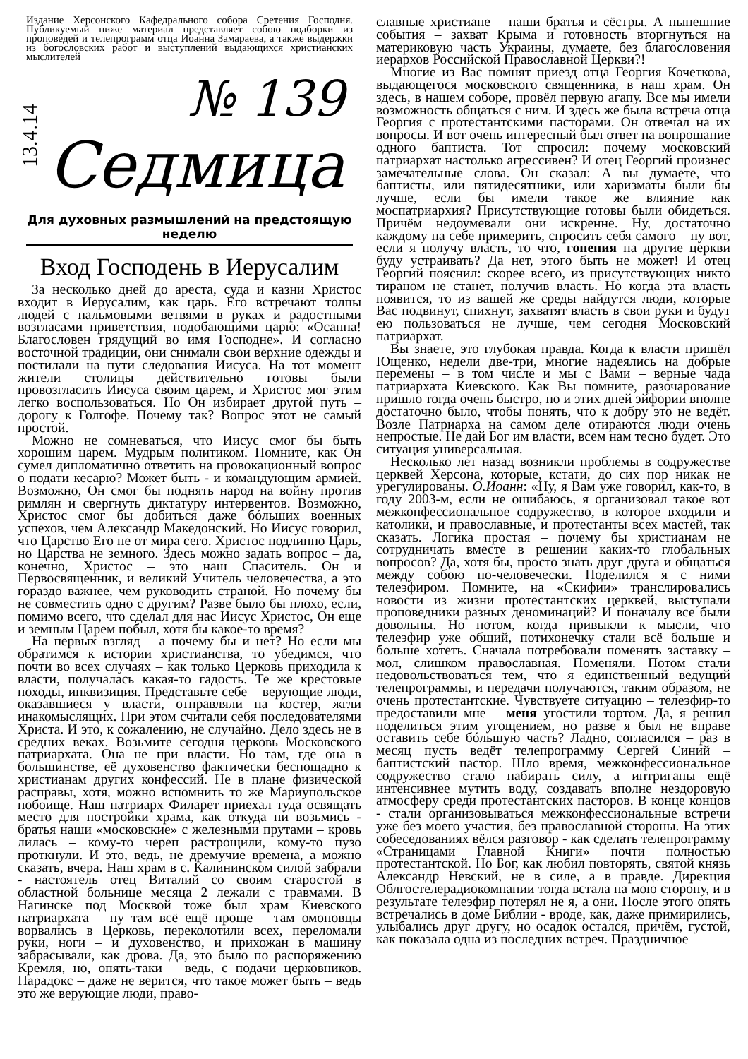Издание Херсонского Кафедрального собора Сретения Господня. Публикуемый ниже материал представляет собою подборки из проповедей и телепрограмм отца Иоанна Замараева, а также выдержки из богословских работ и выступлений выдающихся христианских мыслителей
13.4.14
№ 139
Седмица
Для духовных размышлений на предстоящую неделю
Вход Господень в Иерусалим
За несколько дней до ареста, суда и казни Христос входит в Иерусалим, как царь. Его встречают толпы людей с пальмовыми ветвями в руках и радостными возгласами приветствия, подобающими царю: «Осанна! Благословен грядущий во имя Господне». И согласно восточной традиции, они снимали свои верхние одежды и постилали на пути следования Иисуса. На тот момент жители столицы действительно готовы были провозгласить Иисуса своим царем, и Христос мог этим легко воспользоваться. Но Он избирает другой путь – дорогу к Голгофе. Почему так? Вопрос этот не самый простой.
Можно не сомневаться, что Иисус смог бы быть хорошим царем. Мудрым политиком. Помните, как Он сумел дипломатично ответить на провокационный вопрос о подати кесарю? Может быть - и командующим армией. Возможно, Он смог бы поднять народ на войну против римлян и свергнуть диктатуру интервентов. Возможно, Христос смог бы добиться даже бóльших военных успехов, чем Александр Македонский. Но Иисус говорил, что Царство Его не от мира сего. Христос подлинно Царь, но Царства не земного. Здесь можно задать вопрос – да, конечно, Христос – это наш Спаситель. Он и Первосвященник, и великий Учитель человечества, а это гораздо важнее, чем руководить страной. Но почему бы не совместить одно с другим? Разве было бы плохо, если, помимо всего, что сделал для нас Иисус Христос, Он еще и земным Царем побыл, хотя бы какое-то время?
На первых взгляд – а почему бы и нет? Но если мы обратимся к истории христианства, то убедимся, что почти во всех случаях – как только Церковь приходила к власти, получалась какая-то гадость. Те же крестовые походы, инквизиция. Представьте себе – верующие люди, оказавшиеся у власти, отправляли на костер, жгли инакомыслящих. При этом считали себя последователями Христа. И это, к сожалению, не случайно. Дело здесь не в средних веках. Возьмите сегодня церковь Московского патриархата. Она не при власти. Но там, где она в большинстве, её духовенство фактически беспощадно к христианам других конфессий. Не в плане физической расправы, хотя, можно вспомнить то же Мариупольское побоище. Наш патриарх Филарет приехал туда освящать место для постройки храма, как откуда ни возьмись - братья наши «московские» с железными прутами – кровь лилась – кому-то череп растрощили, кому-то пузо проткнули. И это, ведь, не дремучие времена, а можно сказать, вчера. Наш храм в с. Калининском силой забрали - настоятель отец Виталий со своим старостой в областной больнице месяца 2 лежали с травмами. В Нагинске под Москвой тоже был храм Киевского патриархата – ну там всё ещё проще – там омоновцы ворвались в Церковь, переколотили всех, переломали руки, ноги – и духовенство, и прихожан в машину забрасывали, как дрова. Да, это было по распоряжению Кремля, но, опять-таки – ведь, с подачи церковников. Парадокс – даже не верится, что такое может быть – ведь это же верующие люди, право-
славные христиане – наши братья и сёстры. А нынешние события – захват Крыма и готовность вторгнуться на материковую часть Украины, думаете, без благословения иерархов Российской Православной Церкви?!
Многие из Вас помнят приезд отца Георгия Кочеткова, выдающегося московского священника, в наш храм. Он здесь, в нашем соборе, провёл первую агапу. Все мы имели возможность общаться с ним. И здесь же была встреча отца Георгия с протестантскими пасторами. Он отвечал на их вопросы. И вот очень интересный был ответ на вопрошание одного баптиста. Тот спросил: почему московский патриархат настолько агрессивен? И отец Георгий произнес замечательные слова. Он сказал: А вы думаете, что баптисты, или пятидесятники, или харизматы были бы лучше, если бы имели такое же влияние как моспатриархия? Присутствующие готовы были обидеться. Причём недоумевали они искренне. Ну, достаточно каждому на себе примерить, спросить себя самого – ну вот, если я получу власть, то что, гонения на другие церкви буду устраивать? Да нет, этого быть не может! И отец Георгий пояснил: скорее всего, из присутствующих никто тираном не станет, получив власть. Но когда эта власть появится, то из вашей же среды найдутся люди, которые Вас подвинут, спихнут, захватят власть в свои руки и будут ею пользоваться не лучше, чем сегодня Московский патриархат.
Вы знаете, это глубокая правда. Когда к власти пришёл Ющенко, недели две-три, многие надеялись на добрые перемены – в том числе и мы с Вами – верные чада патриархата Киевского. Как Вы помните, разочарование пришло тогда очень быстро, но и этих дней эйфории вполне достаточно было, чтобы понять, что к добру это не ведёт. Возле Патриарха на самом деле отираются люди очень непростые. Не дай Бог им власти, всем нам тесно будет. Это ситуация универсальная.
Несколько лет назад возникли проблемы в содружестве церквей Херсона, которые, кстати, до сих пор никак не урегулированы. О.Иоанн: «Ну, я Вам уже говорил, как-то, в году 2003-м, если не ошибаюсь, я организовал такое вот межконфессиональное содружество, в которое входили и католики, и православные, и протестанты всех мастей, так сказать. Логика простая – почему бы христианам не сотрудничать вместе в решении каких-то глобальных вопросов? Да, хотя бы, просто знать друг друга и общаться между собою по-человечески. Поделился я с ними телеэфиром. Помните, на «Скифии» транслировались новости из жизни протестантских церквей, выступали проповедники разных деноминаций? И поначалу все были довольны. Но потом, когда привыкли к мысли, что телеэфир уже общий, потихонечку стали всё больше и больше хотеть. Сначала потребовали поменять заставку – мол, слишком православная. Поменяли. Потом стали недовольствоваться тем, что я единственный ведущий телепрограммы, и передачи получаются, таким образом, не очень протестантские. Чувствуете ситуацию – телеэфир-то предоставили мне – меня угостили тортом. Да, я решил поделиться этим угощением, но разве я был не вправе оставить себе бóльшую часть? Ладно, согласился – раз в месяц пусть ведёт телепрограмму Сергей Синий – баптистский пастор. Шло время, межконфессиональное содружество стало набирать силу, а интриганы ещё интенсивнее мутить воду, создавать вполне нездоровую атмосферу среди протестантских пасторов. В конце концов - стали организовываться межконфессиональные встречи уже без моего участия, без православной стороны. На этих собеседованиях вёлся разговор - как сделать телепрограмму «Страницами Главной Книги» почти полностью протестантской. Но Бог, как любил повторять, святой князь Александр Невский, не в силе, а в правде. Дирекция Облгостелерадиокомпании тогда встала на мою сторону, и в результате телеэфир потерял не я, а они. После этого опять встречались в доме Библии - вроде, как, даже примирились, улыбались друг другу, но осадок остался, причём, густой, как показала одна из последних встреч. Праздничное